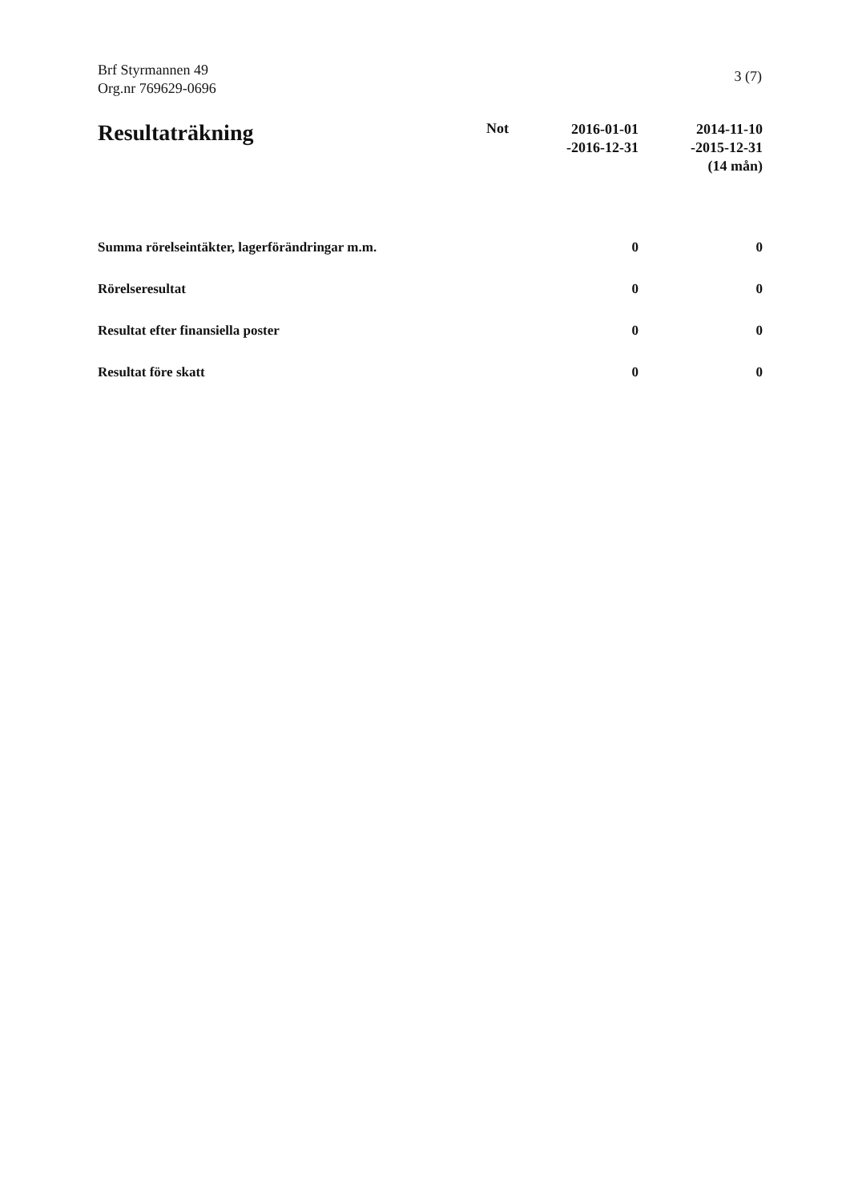Brf Styrmannen 49
Org.nr 769629-0696
3 (7)
| Resultaträkning | Not | 2016-01-01 -2016-12-31 | 2014-11-10 -2015-12-31 (14 mån) |
| --- | --- | --- | --- |
| Summa rörelseintäkter, lagerförändringar m.m. | | 0 | 0 |
| Rörelseresultat | | 0 | 0 |
| Resultat efter finansiella poster | | 0 | 0 |
| Resultat före skatt | | 0 | 0 |